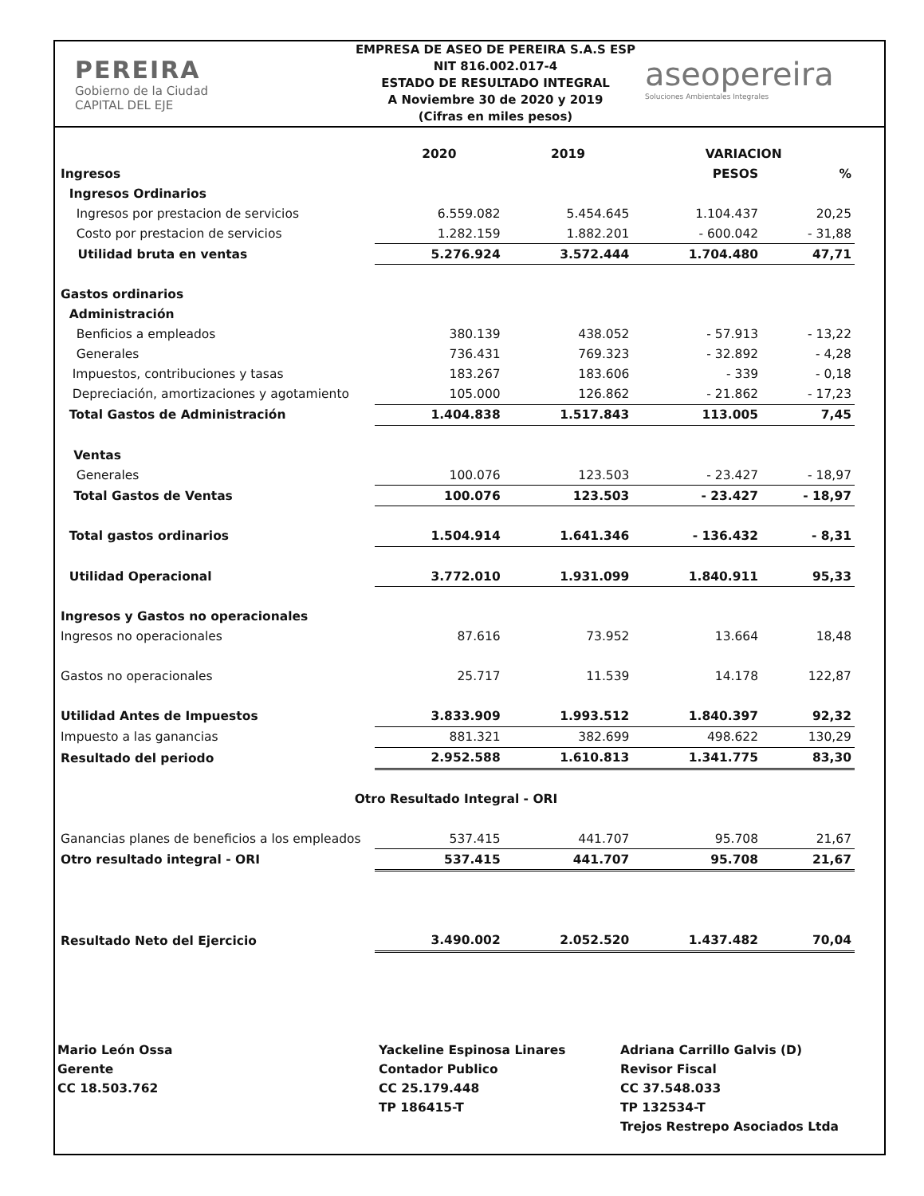PEREIRA
Gobierno de la Ciudad
CAPITAL DEL EJE
EMPRESA DE ASEO DE PEREIRA S.A.S ESP
NIT 816.002.017-4
ESTADO DE RESULTADO INTEGRAL
A Noviembre 30 de 2020 y 2019
(Cifras en miles pesos)
aseopereira
Soluciones Ambientales Integrales
| | 2020 | 2019 | VARIACION | |
| --- | --- | --- | --- | --- |
| Ingresos | | | PESOS | % |
| Ingresos Ordinarios | | | | |
| Ingresos por prestacion de servicios | 6.559.082 | 5.454.645 | 1.104.437 | 20,25 |
| Costo por prestacion de servicios | 1.282.159 | 1.882.201 | - 600.042 | - 31,88 |
| Utilidad bruta en ventas | 5.276.924 | 3.572.444 | 1.704.480 | 47,71 |
| Gastos ordinarios | | | | |
| Administración | | | | |
| Benficios a empleados | 380.139 | 438.052 | - 57.913 | - 13,22 |
| Generales | 736.431 | 769.323 | - 32.892 | - 4,28 |
| Impuestos, contribuciones y tasas | 183.267 | 183.606 | - 339 | - 0,18 |
| Depreciación, amortizaciones y agotamiento | 105.000 | 126.862 | - 21.862 | - 17,23 |
| Total Gastos de Administración | 1.404.838 | 1.517.843 | 113.005 | 7,45 |
| Ventas | | | | |
| Generales | 100.076 | 123.503 | - 23.427 | - 18,97 |
| Total Gastos de Ventas | 100.076 | 123.503 | - 23.427 | - 18,97 |
| Total gastos ordinarios | 1.504.914 | 1.641.346 | - 136.432 | - 8,31 |
| Utilidad Operacional | 3.772.010 | 1.931.099 | 1.840.911 | 95,33 |
| Ingresos y Gastos no operacionales | | | | |
| Ingresos no operacionales | 87.616 | 73.952 | 13.664 | 18,48 |
| Gastos no operacionales | 25.717 | 11.539 | 14.178 | 122,87 |
| Utilidad Antes de Impuestos | 3.833.909 | 1.993.512 | 1.840.397 | 92,32 |
| Impuesto a las ganancias | 881.321 | 382.699 | 498.622 | 130,29 |
| Resultado del periodo | 2.952.588 | 1.610.813 | 1.341.775 | 83,30 |
| Otro Resultado Integral - ORI | | | | |
| Ganancias planes de beneficios a los empleados | 537.415 | 441.707 | 95.708 | 21,67 |
| Otro resultado integral - ORI | 537.415 | 441.707 | 95.708 | 21,67 |
| Resultado Neto del Ejercicio | 3.490.002 | 2.052.520 | 1.437.482 | 70,04 |
Mario León Ossa
Gerente
CC 18.503.762
Yackeline Espinosa Linares
Contador Publico
CC 25.179.448
TP 186415-T
Adriana Carrillo Galvis (D)
Revisor Fiscal
CC 37.548.033
TP 132534-T
Trejos Restrepo Asociados Ltda